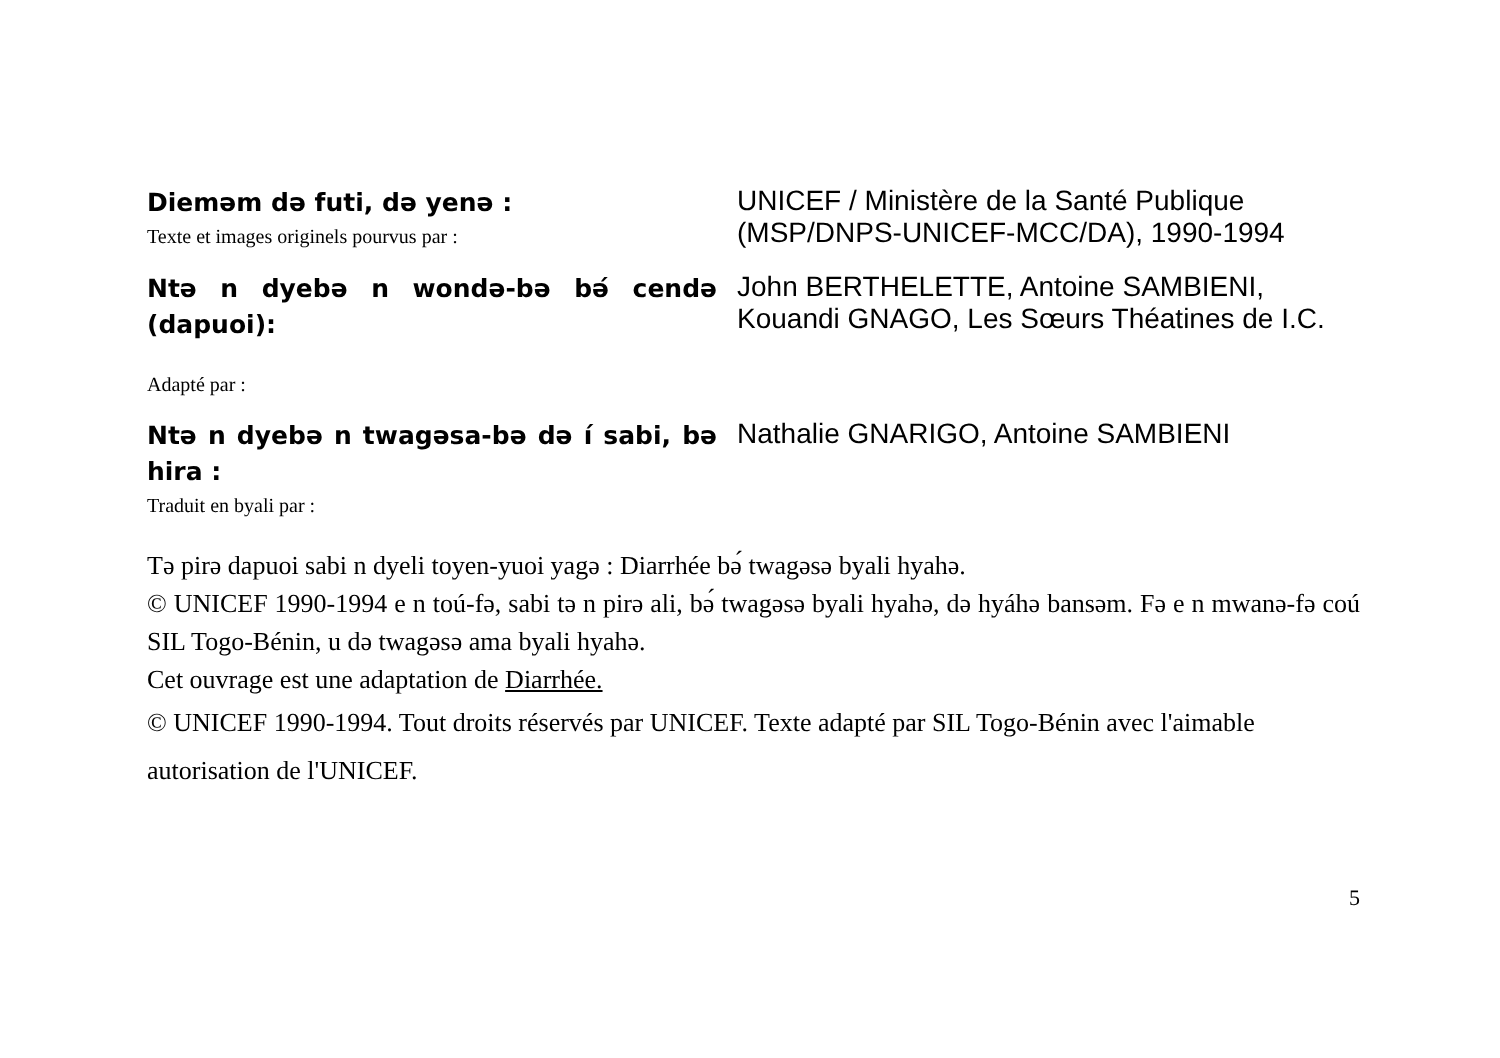Diemǝm dǝ futi, dǝ yenǝ :
Texte et images originels pourvus par :
UNICEF / Ministère de la Santé Publique (MSP/DNPS-UNICEF-MCC/DA), 1990-1994
Ntǝ n dyebǝ n wondǝ-bǝ bǝ́ cendǝ (dapuoi):
Adapté par :
John BERTHELETTE, Antoine SAMBIENI, Kouandi GNAGO, Les Sœurs Théatines de I.C.
Ntǝ n dyebǝ n twagǝsa-bǝ dǝ í sabi, bǝ hira :
Traduit en byali par :
Nathalie GNARIGO, Antoine SAMBIENI
Tǝ pirǝ dapuoi sabi n dyeli toyen-yuoi yagǝ : Diarrhée bǝ́ twagǝsǝ byali hyahǝ.
© UNICEF 1990-1994 e n toú-fǝ, sabi tǝ n pirǝ ali, bǝ́ twagǝsǝ byali hyahǝ, dǝ hyáhǝ bansǝm. Fǝ e n mwanǝ-fǝ coú SIL Togo-Bénin, u dǝ twagǝsǝ ama byali hyahǝ.
Cet ouvrage est une adaptation de Diarrhée.
© UNICEF 1990-1994. Tout droits réservés par UNICEF. Texte adapté par SIL Togo-Bénin avec l'aimable autorisation de l'UNICEF.
5